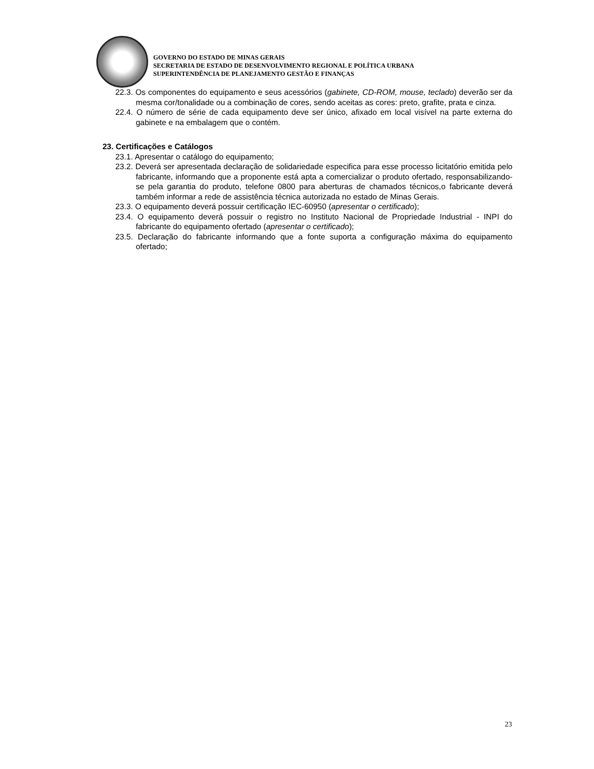GOVERNO DO ESTADO DE MINAS GERAIS
SECRETARIA DE ESTADO DE DESENVOLVIMENTO REGIONAL E POLÍTICA URBANA
SUPERINTENDÊNCIA DE PLANEJAMENTO GESTÃO E FINANÇAS
22.3. Os componentes do equipamento e seus acessórios (gabinete, CD-ROM, mouse, teclado) deverão ser da mesma cor/tonalidade ou a combinação de cores, sendo aceitas as cores: preto, grafite, prata e cinza.
22.4. O número de série de cada equipamento deve ser único, afixado em local visível na parte externa do gabinete e na embalagem que o contém.
23. Certificações e Catálogos
23.1. Apresentar o catálogo do equipamento;
23.2. Deverá ser apresentada declaração de solidariedade especifica para esse processo licitatório emitida pelo fabricante, informando que a proponente está apta a comercializar o produto ofertado, responsabilizando-se pela garantia do produto, telefone 0800 para aberturas de chamados técnicos,o fabricante deverá também informar a rede de assistência técnica autorizada no estado de Minas Gerais.
23.3. O equipamento deverá possuir certificação IEC-60950 (apresentar o certificado);
23.4. O equipamento deverá possuir o registro no Instituto Nacional de Propriedade Industrial - INPI do fabricante do equipamento ofertado (apresentar o certificado);
23.5. Declaração do fabricante informando que a fonte suporta a configuração máxima do equipamento ofertado;
23